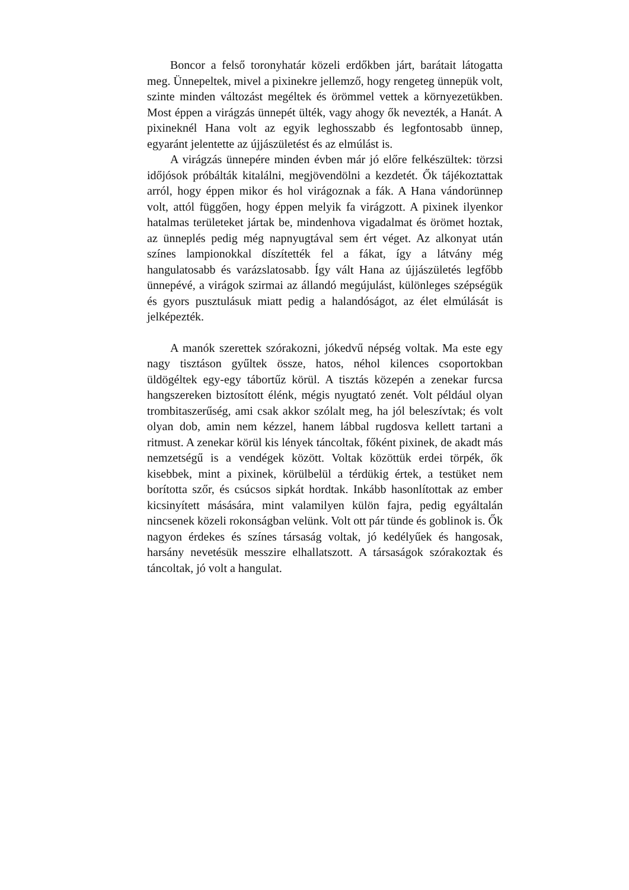Boncor a felső toronyhatár közeli erdőkben járt, barátait látogatta meg. Ünnepeltek, mivel a pixinekre jellemző, hogy rengeteg ünnepük volt, szinte minden változást megéltek és örömmel vettek a környezetükben. Most éppen a virágzás ünnepét ülték, vagy ahogy ők nevezték, a Hanát. A pixineknél Hana volt az egyik leghosszabb és legfontosabb ünnep, egyaránt jelentette az újjászületést és az elmúlást is.
A virágzás ünnepére minden évben már jó előre felkészültek: törzsi időjósok próbálták kitalálni, megjövendölni a kezdetét. Ők tájékoztattak arról, hogy éppen mikor és hol virágoznak a fák. A Hana vándorünnep volt, attól függően, hogy éppen melyik fa virágzott. A pixinek ilyenkor hatalmas területeket jártak be, mindenhova vigadalmat és örömet hoztak, az ünneplés pedig még napnyugtával sem ért véget. Az alkonyat után színes lampionokkal díszítették fel a fákat, így a látvány még hangulatosabb és varázslatosabb. Így vált Hana az újjászületés legfőbb ünnepévé, a virágok szirmai az állandó megújulást, különleges szépségük és gyors pusztulásuk miatt pedig a halandóságot, az élet elmúlását is jelképezték.
A manók szerettek szórakozni, jókedvű népség voltak. Ma este egy nagy tisztáson gyűltek össze, hatos, néhol kilences csoportokban üldögéltek egy-egy tábortűz körül. A tisztás közepén a zenekar furcsa hangszereken biztosított élénk, mégis nyugtató zenét. Volt például olyan trombitaszerűség, ami csak akkor szólalt meg, ha jól beleszívtak; és volt olyan dob, amin nem kézzel, hanem lábbal rugdosva kellett tartani a ritmust. A zenekar körül kis lények táncoltak, főként pixinek, de akadt más nemzetségű is a vendégek között. Voltak közöttük erdei törpék, ők kisebbek, mint a pixinek, körülbelül a térdükig értek, a testüket nem borította szőr, és csúcsos sipkát hordtak. Inkább hasonlítottak az ember kicsinyített másására, mint valamilyen külön fajra, pedig egyáltalán nincsenek közeli rokonságban velünk. Volt ott pár tünde és goblinok is. Ők nagyon érdekes és színes társaság voltak, jó kedélyűek és hangosak, harsány nevetésük messzire elhallatszott. A társaságok szórakoztak és táncoltak, jó volt a hangulat.